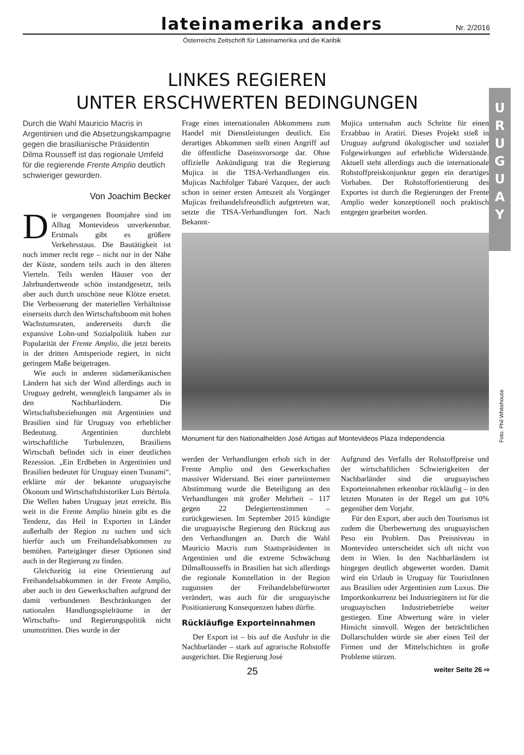lateinamerika anders
Nr. 2/2016
Österreichs Zeitschrift für Lateinamerika und die Karibik
LINKES REGIEREN
UNTER ERSCHWERTEN BEDINGUNGEN
U
R
U
G
U
A
Y
Durch die Wahl Mauricio Macris in Argentinien und die Absetzungskampagne gegen die brasilianische Präsidentin Dilma Rousseff ist das regionale Umfeld für die regierende Frente Amplio deutlich schwieriger geworden.
Von Joachim Becker
Die vergangenen Boomjahre sind im Alltag Montevideos unverkennbar. Erstmals gibt es größere Verkehrsstaus. Die Bautätigkeit ist noch immer recht rege – nicht nur in der Nähe der Küste, sondern teils auch in den älteren Vierteln. Teils werden Häuser von der Jahrhundertwende schön instandgesetzt, teils aber auch durch unschöne neue Klötze ersetzt. Die Verbesserung der materiellen Verhältnisse einerseits durch den Wirtschaftsboom mit hohen Wachstumsraten, andererseits durch die expansive Lohn-und Sozialpolitik haben zur Popularität der Frente Amplio, die jetzt bereits in der dritten Amtsperiode regiert, in nicht geringem Maße beigetragen.
Wie auch in anderen südamerikanischen Ländern hat sich der Wind allerdings auch in Uruguay gedreht, wenngleich langsamer als in den Nachbarländern. Die Wirtschaftsbeziehungen mit Argentinien und Brasilien sind für Uruguay von erheblicher Bedeutung. Argentinien durchlebt wirtschaftliche Turbulenzen, Brasiliens Wirtschaft befindet sich in einer deutlichen Rezession. „Ein Erdbeben in Argentinien und Brasilien bedeutet für Uruguay einen Tsunami“, erklärte mir der bekannte uruguayische Ökonom und Wirtschaftshistoriker Luis Bértola. Die Wellen haben Uruguay jetzt erreicht. Bis weit in die Frente Amplio hinein gibt es die Tendenz, das Heil in Exporten in Länder außerhalb der Region zu suchen und sich hierfür auch um Freihandelsabkommen zu bemühen. Parteigänger dieser Optionen sind auch in der Regierung zu finden.
Gleichzeitig ist eine Orientierung auf Freihandelsabkommen in der Frente Amplio, aber auch in den Gewerkschaften aufgrund der damit verbundenen Beschränkungen der nationalen Handlungsspielräume in der Wirtschafts- und Regierungspolitik nicht unumstritten. Dies wurde in der
Frage eines internationalen Abkommens zum Handel mit Dienstleistungen deutlich. Ein derartiges Abkommen stellt einen Angriff auf die öffentliche Daseinsvorsorge dar. Ohne offizielle Ankündigung trat die Regierung Mujica in die TISA-Verhandlungen ein. Mujicas Nachfolger Tabaré Vazquez, der auch schon in seiner ersten Amtszeit als Vorgänger Mujicas freihandelsfreundlich aufgetreten war, setzte die TISA-Verhandlungen fort. Nach Bekannt-
Mujica unternahm auch Schritte für einen Erzabbau in Aratirí. Dieses Projekt stieß in Uruguay aufgrund ökologischer und sozialer Folgewirkungen auf erhebliche Widerstände. Aktuell steht allerdings auch die internationale Rohstoffpreiskonjunktur gegen ein derartiges Vorhaben. Der Rohstofforientierung des Exportes ist durch die Regierungen der Frente Amplio weder konzeptionell noch praktisch entgegen gearbeitet worden.
Monument für den Nationalhelden José Artigas auf Montevideos Plaza Independencia
werden der Verhandlungen erhob sich in der Frente Amplio und den Gewerkschaften massiver Widerstand. Bei einer parteiinternen Abstimmung wurde die Beteiligung an den Verhandlungen mit großer Mehrheit – 117 gegen 22 Delegiertenstimmen – zurückgewiesen. Im September 2015 kündigte die uruguayische Regierung den Rückzug aus den Verhandlungen an. Durch die Wahl Mauricio Macris zum Staatspräsidenten in Argentinien und die extreme Schwächung DilmaRousseffs in Brasilien hat sich allerdings die regionale Konstellation in der Region zugunsten der Freihandelsbefürworter verändert, was auch für die uruguayische Positionierung Konsequenzen haben dürfte.
Rückläufige Exporteinnahmen
Der Export ist – bis auf die Ausfuhr in die Nachbarländer – stark auf agrarische Rohstoffe ausgerichtet. Die Regierung José
Aufgrund des Verfalls der Rohstoffpreise und der wirtschaftlichen Schwierigkeiten der Nachbarländer sind die uruguayischen Exporteinnahmen erkennbar rückläufig – in den letzten Monaten in der Regel um gut 10% gegenüber dem Vorjahr.
Für den Export, aber auch den Tourismus ist zudem die Überbewertung des uruguayischen Peso ein Problem. Das Preisniveau in Montevideo unterscheidet sich oft nicht von dem in Wien. In den Nachbarländern ist hingegen deutlich abgewertet worden. Damit wird ein Urlaub in Uruguay für TouristInnen aus Brasilien oder Argentinien zum Luxus. Die Importkonkurrenz bei Industriegütern ist für die uruguayischen Industriebetriebe weiter gestiegen. Eine Abwertung wäre in vieler Hinsicht sinnvoll. Wegen der beträchtlichen Dollarschulden würde sie aber einen Teil der Firmen und der Mittelschichten in große Probleme stürzen.
Foto: Phil Whitehouse
25 weiter Seite 26 ⇨